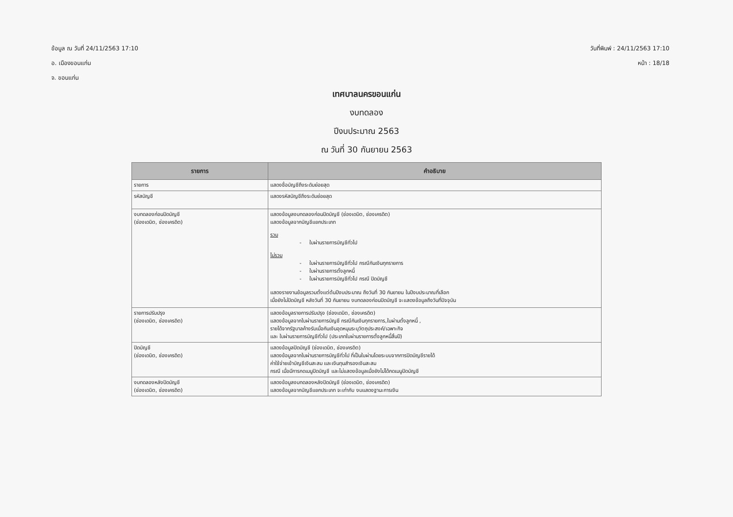ข้อมูล ณ วันที่ 24/11/2563 17:10
อ. เมืองขอนแก่น
จ. ขอนแก่น
วันที่พิมพ์ : 24/11/2563 17:10
หน้า : 18/18
เทศบาลนครขอนแก่น
งบทดลอง
ปีงบประมาณ 2563
ณ วันที่ 30 กันยายน 2563
| รายการ | คำอธิบาย |
| --- | --- |
| รายการ | แสดงชื่อบัญชีถึงระดับย่อยสุด |
| รหัสบัญชี | แสดงรหัสบัญชีถึงระดับย่อยสุด |
| งบทดลองก่อนปิดบัญชี (ช่องเดบิต, ช่องเครดิต) | แสดงข้อมูลงบทดลองก่อนปิดบัญชี (ช่องเดบิต, ช่องเครดิต) แสดงข้อมูลจากบัญชีแยกประเภท รวม - ใบผ่านรายการบัญชีทั่วไป ไม่รวม - ใบผ่านรายการบัญชีทั่วไป กรณีกันเงินทุกรายการ - ใบผ่านรายการตั้งลูกหนี้ - ใบผ่านรายการบัญชีทั่วไป กรณี ปิดบัญชี แสดงรายงานข้อมูลรวมตั้งแต่ต้นปีงบประมาณ ถึงวันที่ 30 กันยายน ในปีงบประมาณที่เลือก เมื่อยังไม่ปิดบัญชี หลังวันที่ 30 กันยายน งบทดลองก่อนปิดบัญชี จะแสดงข้อมูลถึงวันที่ปัจจุบัน |
| รายการปรับปรุง (ช่องเดบิต, ช่องเครดิต) | แสดงข้อมูลรายการปรับปรุง (ช่องเดบิต, ช่องเครดิต) แสดงข้อมูลจากใบผ่านรายการบัญชี กรณีกันเงินทุกรายการ,ใบผ่านตั้งลูกหนี้ , รายได้จากรัฐบาลค้างรับเมื่อกันเงินอุดหนุนระบุวัตถุประสงค์/เฉพาะกิจ และ ใบผ่านรายการบัญชีทั่วไป (ประเภทใบผ่านรายการตั้งลูกหนี้สิ้นปี) |
| ปิดบัญชี (ช่องเดบิต, ช่องเครดิต) | แสดงข้อมูลปิดบัญชี (ช่องเดบิต, ช่องเครดิต) แสดงข้อมูลจากใบผ่านรายการบัญชีทั่วไป ที่เป็นใบผ่านโดยระบบจากการปิดบัญชีรายได้ ค่าใช้จ่ายเข้าบัญชีเงินสะสม และเงินทุนสำรองเงินสะสม กรณี เมื่อมีการกดเมนูปิดบัญชี และไม่แสดงข้อมูลเมื่อยังไม่ได้กดเมนูปิดบัญชี |
| งบทดลองหลังปิดบัญชี (ช่องเดบิต, ช่องเครดิต) | แสดงข้อมูลงบทดลองหลังปิดบัญชี (ช่องเดบิต, ช่องเครดิต) แสดงข้อมูลจากบัญชีแยกประเภท จะเท่ากับ งบแสดงฐานะการเงิน |